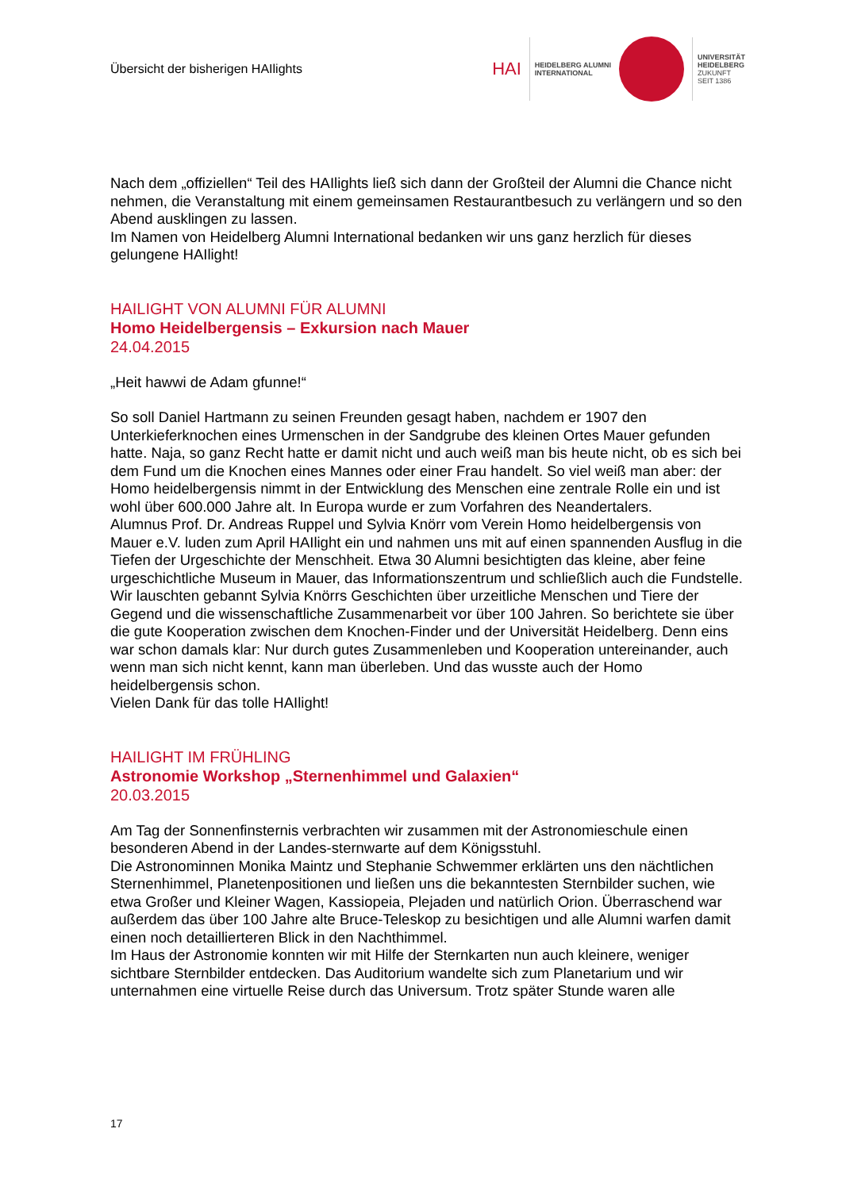Übersicht der bisherigen HAIlights
HAI
HEIDELBERG ALUMNI
INTERNATIONAL
UNIVERSITÄT
HEIDELBERG
ZUKUNFT
SEIT 1386
Nach dem „offiziellen“ Teil des HAIlights ließ sich dann der Großteil der Alumni die Chance nicht nehmen, die Veranstaltung mit einem gemeinsamen Restaurantbesuch zu verlängern und so den Abend ausklingen zu lassen.
Im Namen von Heidelberg Alumni International bedanken wir uns ganz herzlich für dieses gelungene HAIlight!
HAILIGHT VON ALUMNI FÜR ALUMNI
Homo Heidelbergensis – Exkursion nach Mauer
24.04.2015
„Heit hawwi de Adam gfunne!“
So soll Daniel Hartmann zu seinen Freunden gesagt haben, nachdem er 1907 den Unterkieferknochen eines Urmenschen in der Sandgrube des kleinen Ortes Mauer gefunden hatte. Naja, so ganz Recht hatte er damit nicht und auch weiß man bis heute nicht, ob es sich bei dem Fund um die Knochen eines Mannes oder einer Frau handelt. So viel weiß man aber: der Homo heidelbergensis nimmt in der Entwicklung des Menschen eine zentrale Rolle ein und ist wohl über 600.000 Jahre alt. In Europa wurde er zum Vorfahren des Neandertalers.
Alumnus Prof. Dr. Andreas Ruppel und Sylvia Knörr vom Verein Homo heidelbergensis von Mauer e.V. luden zum April HAIlight ein und nahmen uns mit auf einen spannenden Ausflug in die Tiefen der Urgeschichte der Menschheit. Etwa 30 Alumni besichtigten das kleine, aber feine urgeschichtliche Museum in Mauer, das Informationszentrum und schließlich auch die Fundstelle. Wir lauschten gebannt Sylvia Knörrs Geschichten über urzeitliche Menschen und Tiere der Gegend und die wissenschaftliche Zusammenarbeit vor über 100 Jahren. So berichtete sie über die gute Kooperation zwischen dem Knochen-Finder und der Universität Heidelberg. Denn eins war schon damals klar: Nur durch gutes Zusammenleben und Kooperation untereinander, auch wenn man sich nicht kennt, kann man überleben. Und das wusste auch der Homo heidelbergensis schon.
Vielen Dank für das tolle HAIlight!
HAILIGHT IM FRÜHLING
Astronomie Workshop „Sternenhimmel und Galaxien“
20.03.2015
Am Tag der Sonnenfinsternis verbrachten wir zusammen mit der Astronomieschule einen besonderen Abend in der Landes-sternwarte auf dem Königsstuhl.
Die Astronominnen Monika Maintz und Stephanie Schwemmer erklärten uns den nächtlichen Sternenhimmel, Planetenpositionen und ließen uns die bekanntesten Sternbilder suchen, wie etwa Großer und Kleiner Wagen, Kassiopeia, Plejaden und natürlich Orion. Überraschend war außerdem das über 100 Jahre alte Bruce-Teleskop zu besichtigen und alle Alumni warfen damit einen noch detaillierteren Blick in den Nachthimmel.
Im Haus der Astronomie konnten wir mit Hilfe der Sternkarten nun auch kleinere, weniger sichtbare Sternbilder entdecken. Das Auditorium wandelte sich zum Planetarium und wir unternahmen eine virtuelle Reise durch das Universum. Trotz später Stunde waren alle
17